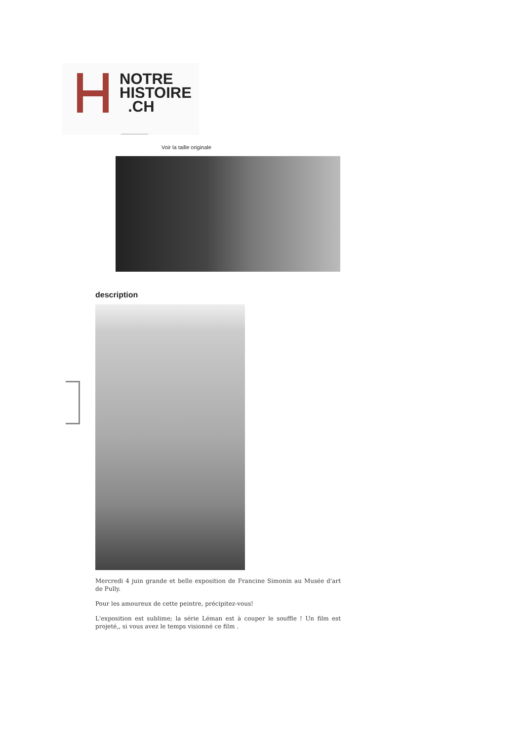NOTRE
HISTOIRE
.CH
Voir la taille originale
description
Mercredi 4 juin grande et belle exposition de Francine Simonin au Musée d'art de Pully.
Pour les amoureux de cette peintre, précipitez-vous!
L'exposition est sublime; la série Léman est à couper le souffle ! Un film est projeté,, si vous avez le temps visionné ce film .